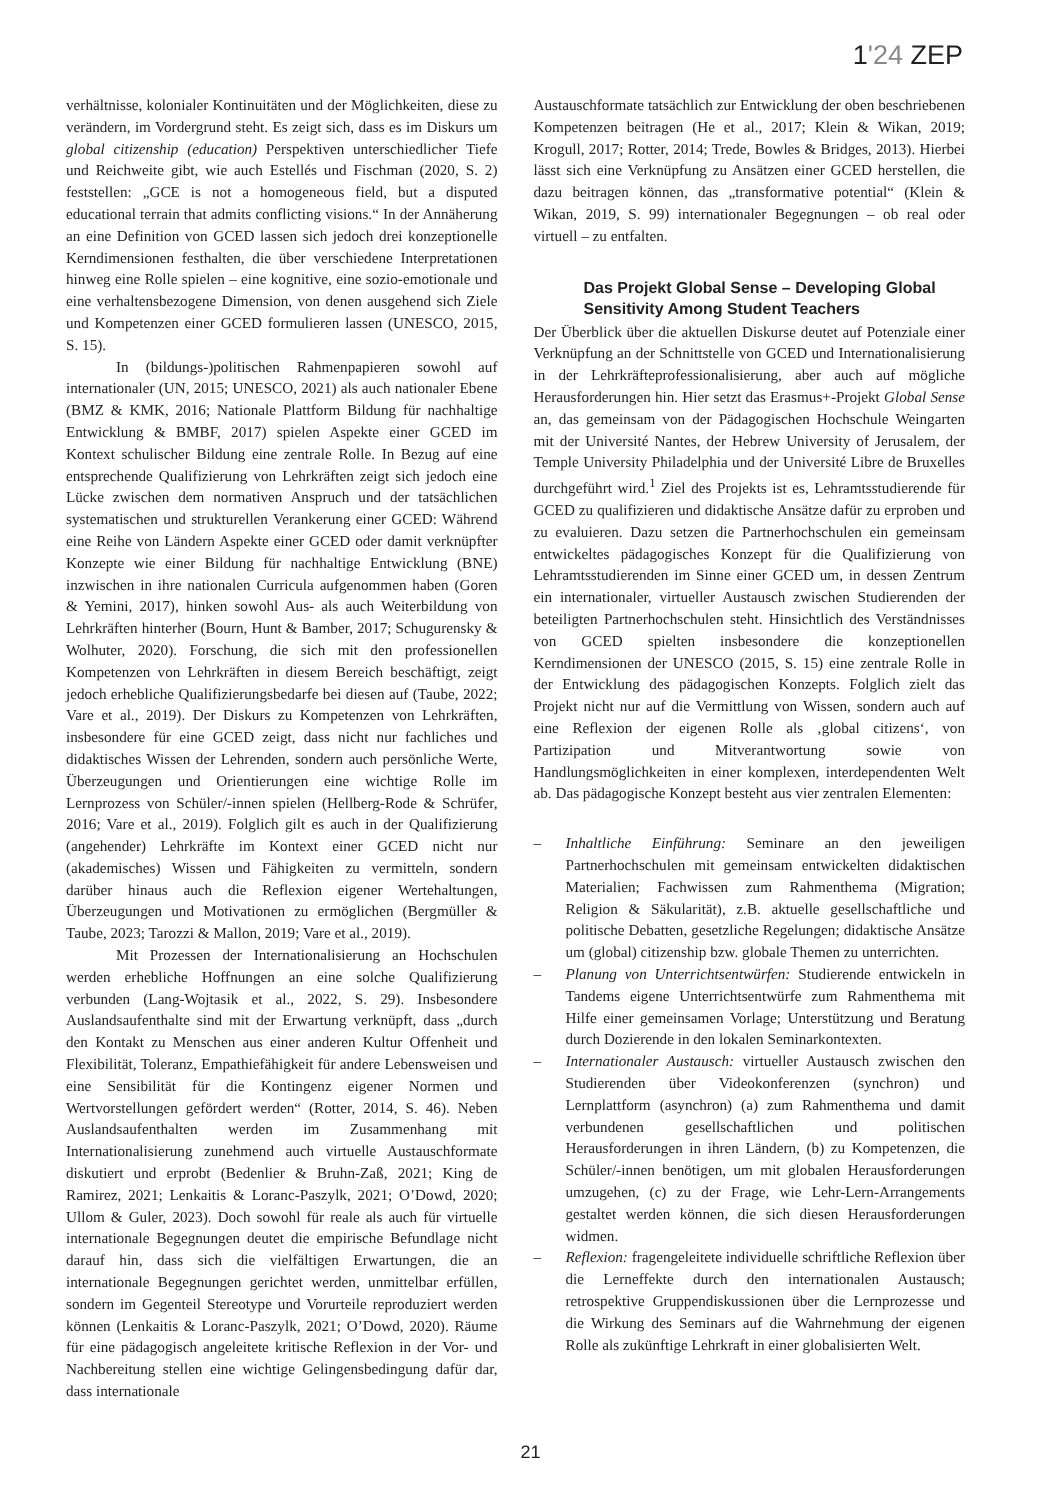1'24 ZEP
verhältnisse, kolonialer Kontinuitäten und der Möglichkeiten, diese zu verändern, im Vordergrund steht. Es zeigt sich, dass es im Diskurs um global citizenship (education) Perspektiven unterschiedlicher Tiefe und Reichweite gibt, wie auch Estellés und Fischman (2020, S. 2) feststellen: „GCE is not a homogeneous field, but a disputed educational terrain that admits conflicting visions.“ In der Annäherung an eine Definition von GCED lassen sich jedoch drei konzeptionelle Kerndimensionen festhalten, die über verschiedene Interpretationen hinweg eine Rolle spielen – eine kognitive, eine sozio-emotionale und eine verhaltensbezogene Dimension, von denen ausgehend sich Ziele und Kompetenzen einer GCED formulieren lassen (UNESCO, 2015, S. 15).
In (bildungs-)politischen Rahmenpapieren sowohl auf internationaler (UN, 2015; UNESCO, 2021) als auch nationaler Ebene (BMZ & KMK, 2016; Nationale Plattform Bildung für nachhaltige Entwicklung & BMBF, 2017) spielen Aspekte einer GCED im Kontext schulischer Bildung eine zentrale Rolle. In Bezug auf eine entsprechende Qualifizierung von Lehrkräften zeigt sich jedoch eine Lücke zwischen dem normativen Anspruch und der tatsächlichen systematischen und strukturellen Verankerung einer GCED: Während eine Reihe von Ländern Aspekte einer GCED oder damit verknüpfter Konzepte wie einer Bildung für nachhaltige Entwicklung (BNE) inzwischen in ihre nationalen Curricula aufgenommen haben (Goren & Yemini, 2017), hinken sowohl Aus- als auch Weiterbildung von Lehrkräften hinterher (Bourn, Hunt & Bamber, 2017; Schugurensky & Wolhuter, 2020). Forschung, die sich mit den professionellen Kompetenzen von Lehrkräften in diesem Bereich beschäftigt, zeigt jedoch erhebliche Qualifizierungsbedarfe bei diesen auf (Taube, 2022; Vare et al., 2019). Der Diskurs zu Kompetenzen von Lehrkräften, insbesondere für eine GCED zeigt, dass nicht nur fachliches und didaktisches Wissen der Lehrenden, sondern auch persönliche Werte, Überzeugungen und Orientierungen eine wichtige Rolle im Lernprozess von Schüler/-innen spielen (Hellberg-Rode & Schrüfer, 2016; Vare et al., 2019). Folglich gilt es auch in der Qualifizierung (angehender) Lehrkräfte im Kontext einer GCED nicht nur (akademisches) Wissen und Fähigkeiten zu vermitteln, sondern darüber hinaus auch die Reflexion eigener Wertehaltungen, Überzeugungen und Motivationen zu ermöglichen (Bergmüller & Taube, 2023; Tarozzi & Mallon, 2019; Vare et al., 2019).
Mit Prozessen der Internationalisierung an Hochschulen werden erhebliche Hoffnungen an eine solche Qualifizierung verbunden (Lang-Wojtasik et al., 2022, S. 29). Insbesondere Auslandsaufenthalte sind mit der Erwartung verknüpft, dass „durch den Kontakt zu Menschen aus einer anderen Kultur Offenheit und Flexibilität, Toleranz, Empathiefähigkeit für andere Lebensweisen und eine Sensibilität für die Kontingenz eigener Normen und Wertvorstellungen gefördert werden“ (Rotter, 2014, S. 46). Neben Auslandsaufenthalten werden im Zusammenhang mit Internationalisierung zunehmend auch virtuelle Austauschformate diskutiert und erprobt (Bedenlier & Bruhn-Zaß, 2021; King de Ramirez, 2021; Lenkaitis & Loranc-Paszylk, 2021; O’Dowd, 2020; Ullom & Guler, 2023). Doch sowohl für reale als auch für virtuelle internationale Begegnungen deutet die empirische Befundlage nicht darauf hin, dass sich die vielfältigen Erwartungen, die an internationale Begegnungen gerichtet werden, unmittelbar erfüllen, sondern im Gegenteil Stereotype und Vorurteile reproduziert werden können (Lenkaitis & Loranc-Paszylk, 2021; O’Dowd, 2020). Räume für eine pädagogisch angeleitete kritische Reflexion in der Vor- und Nachbereitung stellen eine wichtige Gelingensbedingung dafür dar, dass internationale
Austauschformate tatsächlich zur Entwicklung der oben beschriebenen Kompetenzen beitragen (He et al., 2017; Klein & Wikan, 2019; Krogull, 2017; Rotter, 2014; Trede, Bowles & Bridges, 2013). Hierbei lässt sich eine Verknüpfung zu Ansätzen einer GCED herstellen, die dazu beitragen können, das „transformative potential“ (Klein & Wikan, 2019, S. 99) internationaler Begegnungen – ob real oder virtuell – zu entfalten.
Das Projekt Global Sense – Developing Global Sensitivity Among Student Teachers
Der Überblick über die aktuellen Diskurse deutet auf Potenziale einer Verknüpfung an der Schnittstelle von GCED und Internationalisierung in der Lehrkräfteprofessionalisierung, aber auch auf mögliche Herausforderungen hin. Hier setzt das Erasmus+-Projekt Global Sense an, das gemeinsam von der Pädagogischen Hochschule Weingarten mit der Université Nantes, der Hebrew University of Jerusalem, der Temple University Philadelphia und der Université Libre de Bruxelles durchgeführt wird.<sup>1</sup> Ziel des Projekts ist es, Lehramtsstudierende für GCED zu qualifizieren und didaktische Ansätze dafür zu erproben und zu evaluieren. Dazu setzen die Partnerhochschulen ein gemeinsam entwickeltes pädagogisches Konzept für die Qualifizierung von Lehramtsstudierenden im Sinne einer GCED um, in dessen Zentrum ein internationaler, virtueller Austausch zwischen Studierenden der beteiligten Partnerhochschulen steht. Hinsichtlich des Verständnisses von GCED spielten insbesondere die konzeptionellen Kerndimensionen der UNESCO (2015, S. 15) eine zentrale Rolle in der Entwicklung des pädagogischen Konzepts. Folglich zielt das Projekt nicht nur auf die Vermittlung von Wissen, sondern auch auf eine Reflexion der eigenen Rolle als ‚global citizens‘, von Partizipation und Mitverantwortung sowie von Handlungsmöglichkeiten in einer komplexen, interdependenten Welt ab. Das pädagogische Konzept besteht aus vier zentralen Elementen:
– Inhaltliche Einführung: Seminare an den jeweiligen Partnerhochschulen mit gemeinsam entwickelten didaktischen Materialien; Fachwissen zum Rahmenthema (Migration; Religion & Säkularität), z.B. aktuelle gesellschaftliche und politische Debatten, gesetzliche Regelungen; didaktische Ansätze um (global) citizenship bzw. globale Themen zu unterrichten.
– Planung von Unterrichtsentwürfen: Studierende entwickeln in Tandems eigene Unterrichtsentwürfe zum Rahmenthema mit Hilfe einer gemeinsamen Vorlage; Unterstützung und Beratung durch Dozierende in den lokalen Seminarkontexten.
– Internationaler Austausch: virtueller Austausch zwischen den Studierenden über Videokonferenzen (synchron) und Lernplattform (asynchron) (a) zum Rahmenthema und damit verbundenen gesellschaftlichen und politischen Herausforderungen in ihren Ländern, (b) zu Kompetenzen, die Schüler/-innen benötigen, um mit globalen Herausforderungen umzugehen, (c) zu der Frage, wie Lehr-Lern-Arrangements gestaltet werden können, die sich diesen Herausforderungen widmen.
– Reflexion: fragengeleitete individuelle schriftliche Reflexion über die Lerneffekte durch den internationalen Austausch; retrospektive Gruppendiskussionen über die Lernprozesse und die Wirkung des Seminars auf die Wahrnehmung der eigenen Rolle als zukünftige Lehrkraft in einer globalisierten Welt.
21